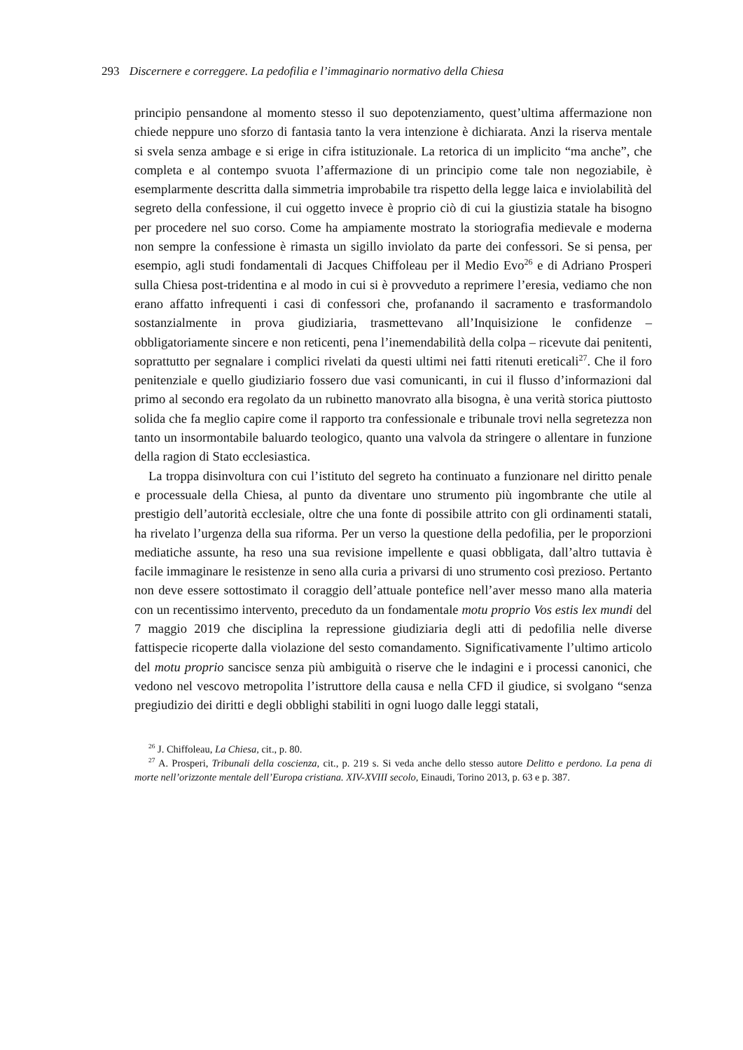293 Discernere e correggere. La pedofilia e l’immaginario normativo della Chiesa
principio pensandone al momento stesso il suo depotenziamento, quest’ultima affermazione non chiede neppure uno sforzo di fantasia tanto la vera intenzione è dichiarata. Anzi la riserva mentale si svela senza ambage e si erige in cifra istituzionale. La retorica di un implicito “ma anche”, che completa e al contempo svuota l’affermazione di un principio come tale non negoziabile, è esemplarmente descritta dalla simmetria improbabile tra rispetto della legge laica e inviolabilità del segreto della confessione, il cui oggetto invece è proprio ciò di cui la giustizia statale ha bisogno per procedere nel suo corso. Come ha ampiamente mostrato la storiografia medievale e moderna non sempre la confessione è rimasta un sigillo inviolato da parte dei confessori. Se si pensa, per esempio, agli studi fondamentali di Jacques Chiffoleau per il Medio Evo<sup>26</sup> e di Adriano Prosperi sulla Chiesa post-tridentina e al modo in cui si è provveduto a reprimere l’eresia, vediamo che non erano affatto infrequenti i casi di confessori che, profanando il sacramento e trasformandolo sostanzialmente in prova giudiziaria, trasmettevano all’Inquisizione le confidenze – obbligatoriamente sincere e non reticenti, pena l’inemendabilità della colpa – ricevute dai penitenti, soprattutto per segnalare i complici rivelati da questi ultimi nei fatti ritenuti ereticali<sup>27</sup>. Che il foro penitenziale e quello giudiziario fossero due vasi comunicanti, in cui il flusso d’informazioni dal primo al secondo era regolato da un rubinetto manovrato alla bisogna, è una verità storica piuttosto solida che fa meglio capire come il rapporto tra confessionale e tribunale trovi nella segretezza non tanto un insormontabile baluardo teologico, quanto una valvola da stringere o allentare in funzione della ragion di Stato ecclesiastica.
La troppa disinvoltura con cui l’istituto del segreto ha continuato a funzionare nel diritto penale e processuale della Chiesa, al punto da diventare uno strumento più ingombrante che utile al prestigio dell’autorità ecclesiale, oltre che una fonte di possibile attrito con gli ordinamenti statali, ha rivelato l’urgenza della sua riforma. Per un verso la questione della pedofilia, per le proporzioni mediatiche assunte, ha reso una sua revisione impellente e quasi obbligata, dall’altro tuttavia è facile immaginare le resistenze in seno alla curia a privarsi di uno strumento così prezioso. Pertanto non deve essere sottostimato il coraggio dell’attuale pontefice nell’aver messo mano alla materia con un recentissimo intervento, preceduto da un fondamentale motu proprio Vos estis lex mundi del 7 maggio 2019 che disciplina la repressione giudiziaria degli atti di pedofilia nelle diverse fattispecie ricoperte dalla violazione del sesto comandamento. Significativamente l’ultimo articolo del motu proprio sancisce senza più ambiguità o riserve che le indagini e i processi canonici, che vedono nel vescovo metropolita l’istruttore della causa e nella CFD il giudice, si svolgano “senza pregiudizio dei diritti e degli obblighi stabiliti in ogni luogo dalle leggi statali,
<sup>26</sup> J. Chiffoleau, La Chiesa, cit., p. 80.
<sup>27</sup> A. Prosperi, Tribunali della coscienza, cit., p. 219 s. Si veda anche dello stesso autore Delitto e perdono. La pena di morte nell’orizzonte mentale dell’Europa cristiana. XIV-XVIII secolo, Einaudi, Torino 2013, p. 63 e p. 387.